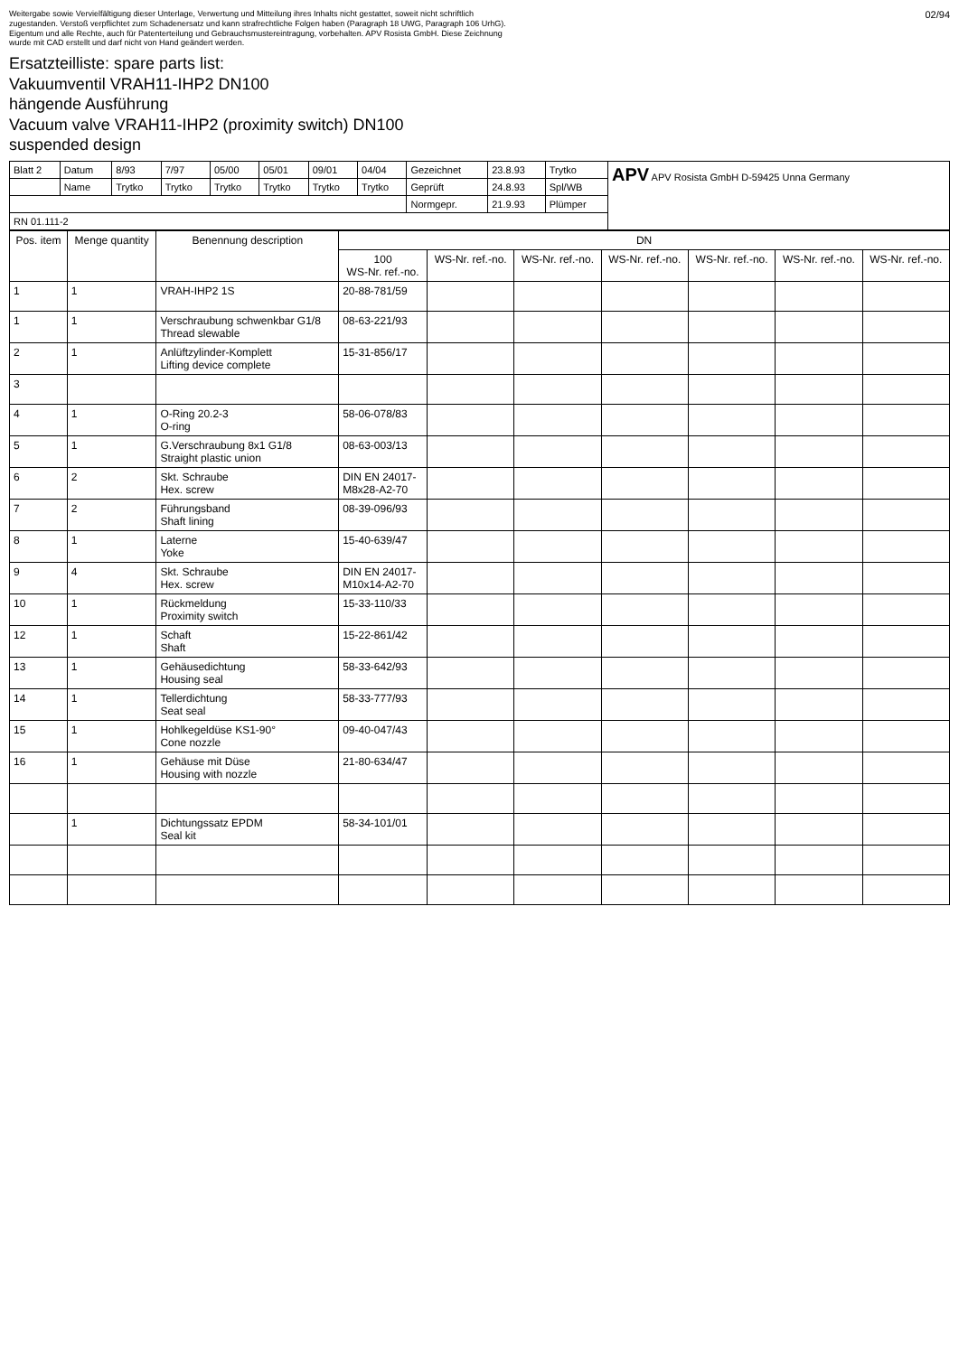Weitergabe sowie Vervielfältigung dieser Unterlage, Verwertung und Mitteilung ihres Inhalts nicht gestattet, soweit nicht schriftlich zugestanden. Verstoß verpflichtet zum Schadenersatz und kann strafrechtliche Folgen haben (Paragraph 18 UWG, Paragraph 106 UrhG). Eigentum und alle Rechte, auch für Patenterteilung und Gebrauchsmustereintragung, vorbehalten. APV Rosista GmbH. Diese Zeichnung wurde mit CAD erstellt und darf nicht von Hand geändert werden.
02/94
Ersatzteilliste: spare parts list:
Vakuumventil VRAH11-IHP2 DN100
hängende Ausführung
Vacuum valve VRAH11-IHP2 (proximity switch) DN100
suspended design
| Blatt 2 | Datum | 8/93 | 7/97 | 05/00 | 05/01 | 09/01 | 04/04 | Gezeichnet | 23.8.93 | Trytko | APV APV Rosista GmbH D-59425 Unna Germany |
| | Name | Trytko | Trytko | Trytko | Trytko | Trytko | Trytko | Geprüft | 24.8.93 | Spl/WB | |
| | | | | | | | | Normgepr. | 21.9.93 | Plümper | |
| RN 01.111-2 | | | | | | | | | | | |
| Pos. item | Menge quantity | Benennung description | DN | | | | | | |
| --- | --- | --- | --- | --- | --- | --- | --- | --- | --- |
| | | | 100 WS-Nr. ref.-no. | WS-Nr. ref.-no. | WS-Nr. ref.-no. | WS-Nr. ref.-no. | WS-Nr. ref.-no. | WS-Nr. ref.-no. | WS-Nr. ref.-no. |
| 1 | 1 | VRAH-IHP2 1S | 20-88-781/59 | | | | | | |
| 1 | 1 | Verschraubung schwenkbar G1/8 Thread slewable | 08-63-221/93 | | | | | | |
| 2 | 1 | Anlüftzylinder-Komplett Lifting device complete | 15-31-856/17 | | | | | | |
| 3 | | | | | | | | | |
| 4 | 1 | O-Ring 20.2-3 O-ring | 58-06-078/83 | | | | | | |
| 5 | 1 | G.Verschraubung 8x1 G1/8 Straight plastic union | 08-63-003/13 | | | | | | |
| 6 | 2 | Skt. Schraube Hex. screw | DIN EN 24017- M8x28-A2-70 | | | | | | |
| 7 | 2 | Führungsband Shaft lining | 08-39-096/93 | | | | | | |
| 8 | 1 | Laterne Yoke | 15-40-639/47 | | | | | | |
| 9 | 4 | Skt. Schraube Hex. screw | DIN EN 24017- M10x14-A2-70 | | | | | | |
| 10 | 1 | Rückmeldung Proximity switch | 15-33-110/33 | | | | | | |
| 12 | 1 | Schaft Shaft | 15-22-861/42 | | | | | | |
| 13 | 1 | Gehäusedichtung Housing seal | 58-33-642/93 | | | | | | |
| 14 | 1 | Tellerdichtung Seat seal | 58-33-777/93 | | | | | | |
| 15 | 1 | Hohlkegeldüse KS1-90° Cone nozzle | 09-40-047/43 | | | | | | |
| 16 | 1 | Gehäuse mit Düse Housing with nozzle | 21-80-634/47 | | | | | | |
| | 1 | Dichtungssatz EPDM Seal kit | 58-34-101/01 | | | | | | |